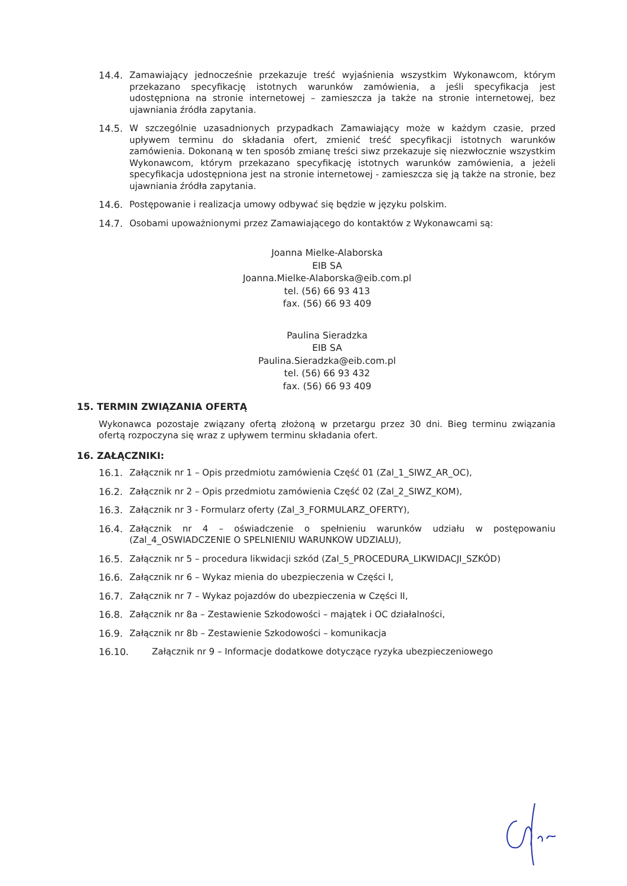14.4. Zamawiający jednocześnie przekazuje treść wyjaśnienia wszystkim Wykonawcom, którym przekazano specyfikację istotnych warunków zamówienia, a jeśli specyfikacja jest udostępniona na stronie internetowej – zamieszcza ja także na stronie internetowej, bez ujawniania źródła zapytania.
14.5. W szczególnie uzasadnionych przypadkach Zamawiający może w każdym czasie, przed upływem terminu do składania ofert, zmienić treść specyfikacji istotnych warunków zamówienia. Dokonaną w ten sposób zmianę treści siwz przekazuje się niezwłocznie wszystkim Wykonawcom, którym przekazano specyfikację istotnych warunków zamówienia, a jeżeli specyfikacja udostępniona jest na stronie internetowej - zamieszcza się ją także na stronie, bez ujawniania źródła zapytania.
14.6. Postępowanie i realizacja umowy odbywać się będzie w języku polskim.
14.7. Osobami upoważnionymi przez Zamawiającego do kontaktów z Wykonawcami są:
Joanna Mielke-Alaborska
EIB SA
Joanna.Mielke-Alaborska@eib.com.pl
tel. (56) 66 93 413
fax. (56) 66 93 409
Paulina Sieradzka
EIB SA
Paulina.Sieradzka@eib.com.pl
tel. (56) 66 93 432
fax. (56) 66 93 409
15. TERMIN ZWIĄZANIA OFERTĄ
Wykonawca pozostaje związany ofertą złożoną w przetargu przez 30 dni. Bieg terminu związania ofertą rozpoczyna się wraz z upływem terminu składania ofert.
16. ZAŁĄCZNIKI:
16.1. Załącznik nr 1 – Opis przedmiotu zamówienia Część 01 (Zal_1_SIWZ_AR_OC),
16.2. Załącznik nr 2 – Opis przedmiotu zamówienia Część 02 (Zal_2_SIWZ_KOM),
16.3. Załącznik nr 3 - Formularz oferty (Zal_3_FORMULARZ_OFERTY),
16.4. Załącznik nr 4 – oświadczenie o spełnieniu warunków udziału w postępowaniu (Zal_4_OSWIADCZENIE O SPELNIENIU WARUNKOW UDZIALU),
16.5. Załącznik nr 5 – procedura likwidacji szkód (Zal_5_PROCEDURA_LIKWIDACJI_SZKÓD)
16.6. Załącznik nr 6 – Wykaz mienia do ubezpieczenia w Części I,
16.7. Załącznik nr 7 – Wykaz pojazdów do ubezpieczenia w Części II,
16.8. Załącznik nr 8a – Zestawienie Szkodowości – majątek i OC działalności,
16.9. Załącznik nr 8b – Zestawienie Szkodowości – komunikacja
16.10. Załącznik nr 9 – Informacje dodatkowe dotyczące ryzyka ubezpieczeniowego